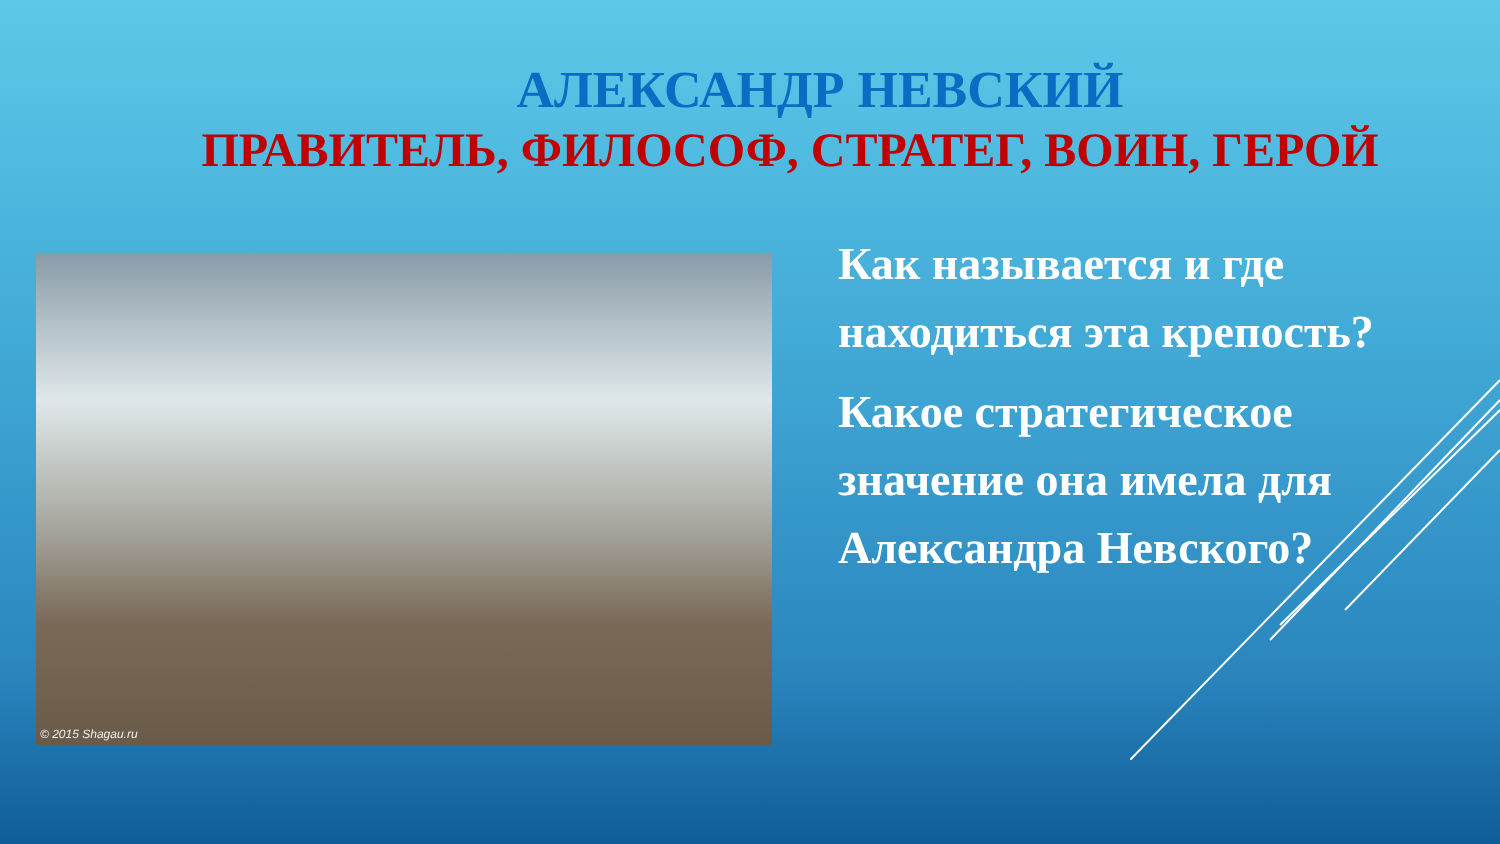АЛЕКСАНДР НЕВСКИЙ
ПРАВИТЕЛЬ, ФИЛОСОФ, СТРАТЕГ, ВОИН, ГЕРОЙ
© 2015 Shagau.ru
Как называется и где находиться эта крепость?
Какое стратегическое значение она имела для Александра Невского?